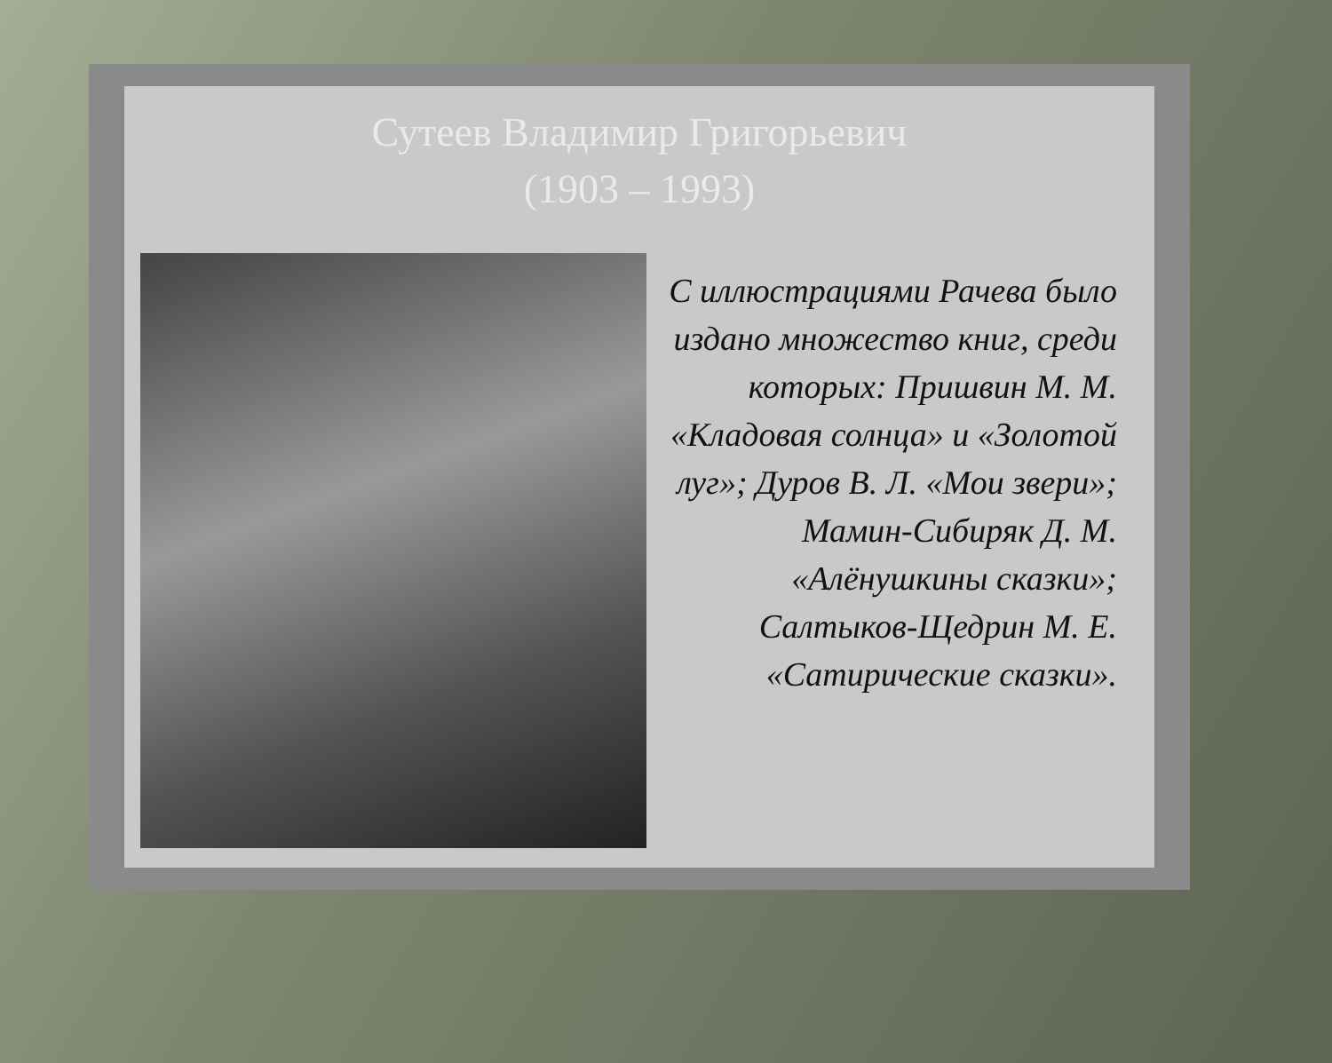Сутеев Владимир Григорьевич
(1903 – 1993)
С иллюстрациями Рачева было издано множество книг, среди которых: Пришвин М. М. «Кладовая солнца» и «Золотой луг»; Дуров В. Л. «Мои звери»; Мамин-Сибиряк Д. М. «Алёнушкины сказки»; Салтыков-Щедрин М. Е. «Сатирические сказки».